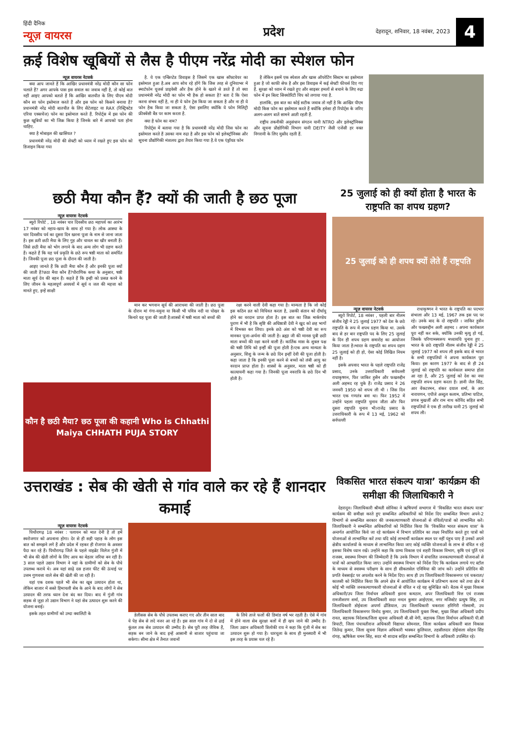हिंदी दैनिक
न्यूज़ वायरस
प्रदेश
देहरादून, शनिवार, 18 नवंबर, 2023
4
क़ई विशेष खूबियों से लैस है पीएम नरेंद्र मोदी का स्पेशल फोन
न्यूज़ वायरस नेटवर्क
क्या आप जानते हैं कि आखिर प्रधानमंत्री नरेंद्र मोदी कौन सा फोन चलाते हैं? अगर आपके पास इस सवाल का जवाब नहीं है, तो कोई बात नहीं आइए आपको बताते हैं कि आखिर बातचीत के लिए पीएम मोदी कौन सा फोन इस्तेमाल करते हैं और इस फोन को किसने बनाया है?प्रधानमंत्री नरेंद्र मोदी बातचीत के लिए सैटेलाइट या RAX (रिस्ट्रिक्टेड एरिया एक्सचेंज) फोन का इस्तेमाल करते हैं. रिपोर्ट्स में इस फोन की कुछ खूबियों का भी जिक्र किया है जिनके बारे में आपको पता होना चाहिए.
क्या है मोबाइल की खासियत ?
प्रधानमंत्री नरेंद्र मोदी की सेफ्टी को ध्यान में रखते हुए इस फोन को डिजाइन किया गया
है. ये एक एन्क्रिप्टेड डिवाइस है जिसमें एक खास सॉफ्टवेयर का इस्तेमाल हुआ है.अब आप सोच रहे होंगे कि जिस तरह से दुनियाभर में स्मार्टफोन यूजर्स प्राइवेसी और हैक होने के खतरे से डरते हैं तो क्या प्रधानमंत्री नरेंद्र मोदी का फोन भी हैक हो सकता है? बता दें कि ऐसा करना संभव नहीं है, ना ही ये फोन ट्रेस किया जा सकता है और ना ही ये फोन हैक किया जा सकता है, ऐसा इसलिए क्योंकि ये फोन मिलिट्री फ्रीक्वेंसी बैंड पर काम करता है.
क्या है फोन का नाम?
रिपोर्ट्स में बताया गया है कि प्रधानमंत्री नरेंद्र मोदी जिस फोन का इस्तेमाल करते हैं उसका नाम रुद्रा है और इस फोन को इलेक्ट्रॉनिक्स और सूचना प्रौद्योगिकी मंत्रालय द्वारा तैयार किया गया है.ये एक एंड्रॉयड फोन
है लेकिन इसमें एक स्पेशल और खास ऑपरेटिंग सिस्टम का इस्तेमाल हुआ है जो काफी सेफ है और इस डिवाइस में कई सेफ्टी फीचर्स दिए गए हैं. सुरक्षा को ध्यान में रखते हुए और साइबर हमलों से बचाने के लिए रुद्रा फोन में इन बिल्ट सिक्योरिटी चिप को लगाया गया है.
हालांकि, इस बात का कोई सटीक जवाब तो नहीं है कि आखिर पीएम मोदी किस फोन का इस्तेमाल करते हैं क्योंकि हमेशा ही रिपोर्ट्स के जरिए अलग-अलग बातें सामने आती रहती हैं.
राष्ट्रीय तकनीकी अनुसंधान संगठन यानी NTRO और इलेक्ट्रॉनिक्स और सूचना प्रौद्योगिकी विभाग यानी DEITY जैसी एजेंसी हर वक्त निगरानी के लिए मुस्तैद रहती हैं.
छठी मैया कौन हैं? क्यों की जाती है छठ पूजा
न्यूज़ वायरस नेटवर्क
ब्यूरो रिपोर्ट , 18 नवंबर चार दिवसीय छठ महापर्व का आरंभ 17 नवंबर को नहाय-खाय के साथ हो गया है। लोक आस्था के चार दिवसीय पर्व का दूसरा दिन खरना पूजा के नाम से जाना जाता है। इस व्रती छठी मैया के लिए गुड़ और चावल का खीर बनाती हैं। जिसे छठी मैया को भोग लगाने के बाद अन्य लोग भी ग्रहण करते हैं। कहते हैं कि यह पर्व प्रकृति के छठे रूप षष्ठी माता को समर्पित है। जिनकी पूजा छठ पूजा के दौरान की जाती है।
आइए जानते हैं कि छठी मैया कौन हैं और इनकी पूजा क्यों की जाती है?छठा मैया कौन हैं?पौराणिक कथा के अनुसार, षष्ठी माता सूर्य देव की बहन हैं। कहते हैं कि इन्ही को प्रसन्न करने के लिए जीवन के महत्वपूर्ण अवयवों में सूर्य व जल की महत्ता को मानते हुए, इन्हें साक्षी
मान कर भगवान सूर्य की आराधना की जाती है। छठ पूजा के दौरान मां गंगा-यमुना या किसी भी पवित्र नदी या पोखर के किनारे यह पूजा की जाती है।शास्त्रों में षष्ठी माता को बच्चों की
रक्षा करने वाली देवी कहा गया है। मान्यता है कि जो कोई इस कठिन व्रत को विधिवत करता है, उसकी संतान को दीर्घायु होने का वरदान प्राप्त होता है। इस बात का जिक्र मार्कण्डेय पुराण में भी है कि सृष्टि की अधिष्ठात्री देवी ने खुद को छह भागों में विभक्त कर लिया। इनके छठे अंश को षष्ठी देवी का रूप मानकर पूजा-अर्चना की जाती है। ब्रह्मा जी की मानस पुत्री छठी माता बच्चों की रक्षा करने वाली हैं। कार्तिक मास के शुक्ल पक्ष की षष्ठी तिथि को इन्हीं की पूजा होती है।एक अन्य मान्यता के अनुसार, शिशु के जन्म के छठे दिन इन्हीं देवी की पूजा होती है। कहा जाता है कि इनकी पूजा करने से बच्चों को लंबी आयु का वरदान प्राप्त होता है। शास्त्रों के अनुसार, माता षष्ठी को ही कात्यायनी कहा गया है। जिनकी पूजा नवरात्रि के छठे दिन भी होती है।
कौन है छठी मैया? छठ पूजा की कहानी Who is Chhathi Maiya CHHATH PUJA STORY
25 जुलाई को ही क्यों होता है भारत के राष्ट्रपति का शपथ ग्रहण?
25 जुलाई को ही शपथ क्यों लेते हैं राष्ट्रपति
न्यूज़ वायरस नेटवर्क
ब्यूरो रिपोर्ट, 18 नवंबर , पहली बार नीलम संजीव रेड्डी ने 25 जुलाई 1977 को देश के छठे राष्ट्रपति के रूप में शपथ ग्रहण किया था. उसके बाद से हर बार राष्ट्रपति पद के लिए 25 जुलाई के दिन ही शपथ ग्रहण समारोह का आयोजन किया जाता है।भारत के राष्ट्रपति का शपथ ग्रहण 25 जुलाई को ही हो, ऐसा कोई लिखित नियम नहीं है।
इसके अपवाद भारत के पहले राष्ट्रपति राजेंद्र प्रसाद, उनके उत्तराधिकारी सर्वपल्ली राधाकृष्णन, फिर जाकिर हुसैन और फखरुद्दीन अली अहमद रह चुके हैं। राजेंद्र प्रसाद ने 26 जनवरी 1950 को शपथ ली थी । जिस दिन भारत एक गणतंत्र बना था। फिर 1952 में उन्होंने पहला राष्ट्रपति चुनाव जीता और फिर दूसरा राष्ट्रपति चुनाव भी।राजेंद्र प्रसाद के उत्तराधिकारी के रूप में 13 मई, 1962 को सर्वपल्ली
राधाकृष्णन ने भारत के राष्ट्रपति का पदभार संभाला और 13 मई, 1967 तक इस पद पर रहे। उनके बाद के दो राष्ट्रपति । जाकिर हुसैन और फखरुद्दीन अली अहमद । अपना कार्यकाल पूरा नहीं कर सके, क्योंकि उनकी मृत्यु हो गई, जिसके परिणामस्वरूप मध्यावधि चुनाव हुए , भारत के छठे राष्ट्रपति नीलम संजीव रेड्डी ने 25 जुलाई 1977 को शपथ ली इसके बाद से भारत के सभी राष्ट्रपतियों ने अपना कार्यकाल पूरा किया। इस कारण 1977 के बाद से ही 24 जुलाई को राष्ट्रपति का कार्यकाल समाप्त होता आ रहा है, और 25 जुलाई को देश का नया राष्ट्रपति शपथ ग्रहण करता है। ज्ञानी जैल सिंह, आर वेंकटरमन, शंकर दयाल शर्मा, के आर नारायणन, एपीजे अब्दुल कलाम, प्रतिभा पाटिल, प्रणब मुखर्जी और राम नाथ कोविंद सहित सभी राष्ट्रपतियों ने एक ही तारीख यानी 25 जुलाई को शपथ ली।
उत्तराखंड : सेब की खेती से गांव वाले कर रहे हैं शानदार कमाई
न्यूज़ वायरस नेटवर्क
पिथौरागढ़ 18 नवंबर : पलायन को मात देनी है तो हमें स्वरोजगार को अपनाना होगा। देर से ही सही पहाड़ के लोग इस बात को समझने लगे हैं और प्रदेश में रहकर ही रोजगार के अवसर पैदा कर रहे हैं। पिथौरागढ़ जिले के पहले वाइब्रेंट विलेज गुंजी में भी सेब की खेती लोगों के लिए आय का बेहतर जरिया बन रही है। 3 साल पहले उद्यान विभाग ने यहां के ग्रामीणों को सेब के पौधे उपलब्ध कराये थे। अब यहां साढ़े दस हजार फीट की ऊंचाई पर उत्तम गुणवत्ता वाले सेब की खेती की जा रही है।
यहां एक दशक पहले भी सेब का खूब उत्पादन होता था, लेकिन बाजार में सस्ते हिमाचली सेब के आने के बाद लोगों ने सेब उत्पादन की तरफ ध्यान देना बंद कर दिया। बाद में गुंजी गांव सड़क से जुड़ा तो उद्यान विभाग ने यहां सेब उत्पादन शुरू करने की योजना बनाई।
इसके तहत ग्रामीणों को उम्दा क्वालिटी के
डेलीसस सेब के पौधे उपलब्ध कराए गए और तीन साल बाद ये पेड़ सेब से लदे नजर आ रहे हैं। इस साल गांव में दो से ढाई कुंतल तक सेब उत्पादन की उम्मीद है। सेब पूरी तरह जैविक हैं, सड़क बन जाने के बाद इन्हें आसानी से बाजार पहुंचाया जा सकेगा। सीमा क्षेत्र में तैनात जवानों
के लिये ताजे फलों की डिमांड वर्ष भर रहती है। ऐसे में गांव में होने वाला सेब सुरक्षा बलों में ही खप जाने की उम्मीद है। जिला उद्यान अधिकारी त्रिलोकी राय ने कहा कि गुंजी में सेब का उत्पादन शुरू हो गया है। धारचूला के साथ ही मुनस्यारी में भी इस तरह के प्रयास चल रहे हैं।
विकसित भारत संकल्प यात्रा’ कार्यक्रम की समीक्षा की जिलाधिकारी ने
देहरादून। जिलाधिकारी श्रीमती सोनिका ने ऋषिपर्णा सभागार में ‘विकसित भारत संकल्प यात्रा’ कार्यक्रम की समीक्षा करते हुए सम्बन्धित अधिकारियों को निर्देश दिए सम्बन्धित विभाग अपने-2 विभागों से सम्बन्धित सरकार की जनकल्याणकारी योजनाओं से वंचितों/पात्रों को लाभान्वित करें। जिलाधिकारी ने सम्बन्धित अधिकारियों को निर्देशित किया कि ‘विकसित भारत संकल्प यात्रा’ के अन्तर्गत आयोजित किये जा रहे कार्यक्रम में विभाग प्रतिदिन का लक्ष्य निर्धारित करते हुए पात्रों को योजनाओं से लाभान्वित करें तथा यदि कोई लाभार्थी कार्यक्रम स्थल पर नहीं पंहुच पाए हैं उनकों अपने क्षेत्रीय कार्यालयों के माध्यम से लाभान्वित किया जाए कोई व्यक्ति योजनाओं के लाभ से वंचित न रहे इसका विशेष ध्यान रखें। उन्होंने कहा कि ग्राम्य विकास एवं शहरी विकास विभाग, कृषि एवं पूर्ति एवं राजस्व, स्वास्थ्य विभाग की जिम्मेदारी है कि उनके विभाग में संचालित जनकल्याणकारी योजनाओं से पात्रों को आच्छादित किया जाए। उन्होंने स्वास्थ्य विभाग को निर्देश दिए कि कार्यक्रम लगाये गए स्टॉल के माध्यम से स्वास्थ्य परीक्षण के साथ ही सीकलसेल एनिमिया की जांच करें। उन्होंने प्रतिदिन की प्रगति वेबसाईट पर अपलोड करने के निर्देश दिए। साथ ही उप जिलाधिकारी विकासनगर एवं चकराता/कालसी को निर्देशित किया कि अपने क्षेत्र में आयोजित कार्यक्रम में प्रतिभाग करना करें तथा क्षेत्र में कोई भी व्यक्ति जनकल्याणकारी योजनाओं से वंचित न रहे यह सुनिश्चित करें। बैठक में मुख्य विकास अधिकारी/उप जिला निर्वाचन अधिकारी झरना कमठान, अपर जिलाधिकारी वित्त एवं राजस्व रामजीशरण शर्मा, उप जिलाधिकारी सदर नन्दन कुमार आईएएस, नगर मजिस्टेट प्रत्युष सिंह, उप जिलाधिकारी डोईवाला अपर्णा ढौंडियाल, उप जिलाधिकारी चकराता हरिगिरी गोस्वामी, उप जिलाधिकारी विकासनगर विनोद कुमार, उप जिलाधिकारी युक्ता मिश्रा, मुख्य शिक्षा अधिकारी प्रदीप रावत, सहायक निदेशक/जिला सूचना अधिकारी बी.सी नेगी, सहायक जिला निर्वाचन अधिकारी पी.सी त्रिपाटी, जिला पंचायतीराज अधिकारी विद्याधर सोमनाल, जिला कार्यक्रम अधिकारी बाल विकास जितेन्द्र कुमार, जिला सूचना विज्ञान अधिकारी भास्कर कुलियाल, तहसीलदार डोईवाला सोहन सिंह रांगड़, ऋषिकेश चमन सिंह, सदर मौ शादाब सहित सम्बन्धित विभागों के अधिकारी उपस्थित रहे।